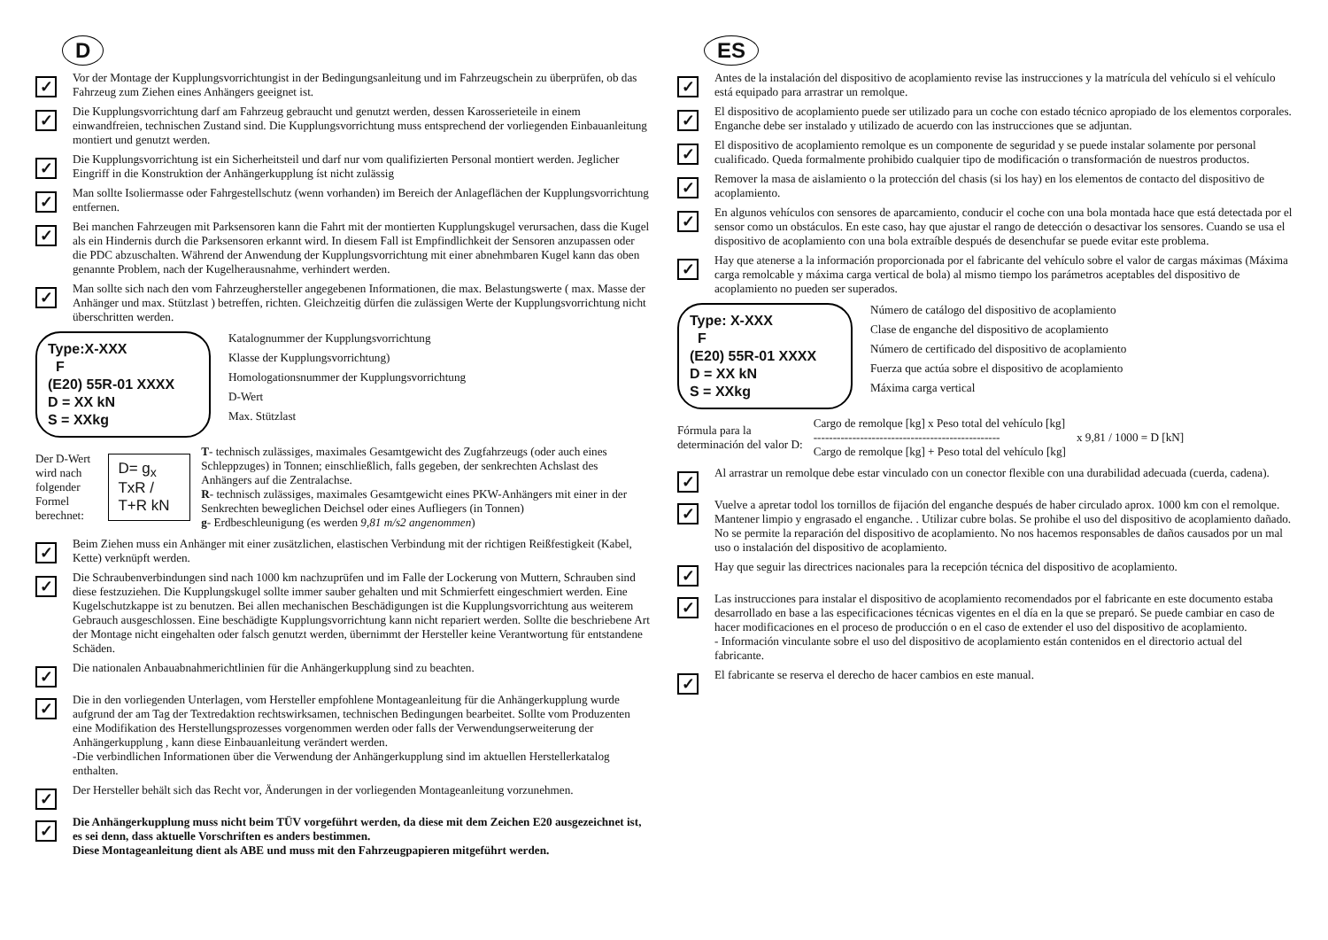D
✓
Vor der Montage der Kupplungsvorrichtungist in der Bedingungsanleitung und im Fahrzeugschein zu überprüfen, ob das Fahrzeug zum Ziehen eines Anhängers geeignet ist.
✓
Die Kupplungsvorrichtung darf am Fahrzeug gebraucht und genutzt werden, dessen Karosserieteile in einem einwandfreien, technischen Zustand sind. Die Kupplungsvorrichtung muss entsprechend der vorliegenden Einbauanleitung montiert und genutzt werden.
✓
Die Kupplungsvorrichtung ist ein Sicherheitsteil und darf nur vom qualifizierten Personal montiert werden. Jeglicher Eingriff in die Konstruktion der Anhängerkupplung íst nicht zulässig
✓
Man sollte Isoliermasse oder Fahrgestellschutz (wenn vorhanden) im Bereich der Anlageflächen der Kupplungsvorrichtung entfernen.
✓
Bei manchen Fahrzeugen mit Parksensoren kann die Fahrt mit der montierten Kupplungskugel verursachen, dass die Kugel als ein Hindernis durch die Parksensoren erkannt wird. In diesem Fall ist Empfindlichkeit der Sensoren anzupassen oder die PDC abzuschalten. Während der Anwendung der Kupplungsvorrichtung mit einer abnehmbaren Kugel kann das oben genannte Problem, nach der Kugelherausnahme, verhindert werden.
✓
Man sollte sich nach den vom Fahrzeughersteller angegebenen Informationen, die max. Belastungswerte ( max. Masse der Anhänger und max. Stützlast ) betreffen, richten. Gleichzeitig dürfen die zulässigen Werte der Kupplungsvorrichtung nicht überschritten werden.
Type:X-XXX
F
(E20) 55R-01 XXXX
D = XX kN
S = XXkg
Katalognummer der Kupplungsvorrichtung
Klasse der Kupplungsvorrichtung)
Homologationsnummer der Kupplungsvorrichtung
D-Wert
Max. Stützlast
Der D-Wert wird nach
folgender Formel berechnet:
D= g<sub>x</sub> TxR / T+R kN
T- technisch zulässiges, maximales Gesamtgewicht des Zugfahrzeugs (oder auch eines Schleppzuges) in Tonnen; einschließlich, falls gegeben, der senkrechten Achslast des Anhängers auf die Zentralachse.
R- technisch zulässiges, maximales Gesamtgewicht eines PKW-Anhängers mit einer in der Senkrechten beweglichen Deichsel oder eines Aufliegers (in Tonnen)
g- Erdbeschleunigung (es werden 9,81 m/s2 angenommen)
✓
Beim Ziehen muss ein Anhänger mit einer zusätzlichen, elastischen Verbindung mit der richtigen Reißfestigkeit (Kabel, Kette) verknüpft werden.
✓
Die Schraubenverbindungen sind nach 1000 km nachzuprüfen und im Falle der Lockerung von Muttern, Schrauben sind diese festzuziehen. Die Kupplungskugel sollte immer sauber gehalten und mit Schmierfett eingeschmiert werden. Eine Kugelschutzkappe ist zu benutzen. Bei allen mechanischen Beschädigungen ist die Kupplungsvorrichtung aus weiterem Gebrauch ausgeschlossen. Eine beschädigte Kupplungsvorrichtung kann nicht repariert werden. Sollte die beschriebene Art der Montage nicht eingehalten oder falsch genutzt werden, übernimmt der Hersteller keine Verantwortung für entstandene Schäden.
✓
Die nationalen Anbauabnahmerichtlinien für die Anhängerkupplung sind zu beachten.
✓
Die in den vorliegenden Unterlagen, vom Hersteller empfohlene Montageanleitung für die Anhängerkupplung wurde aufgrund der am Tag der Textredaktion rechtswirksamen, technischen Bedingungen bearbeitet. Sollte vom Produzenten eine Modifikation des Herstellungsprozesses vorgenommen werden oder falls der Verwendungserweiterung der Anhängerkupplung , kann diese Einbauanleitung verändert werden.
-Die verbindlichen Informationen über die Verwendung der Anhängerkupplung sind im aktuellen Herstellerkatalog enthalten.
✓
Der Hersteller behält sich das Recht vor, Änderungen in der vorliegenden Montageanleitung vorzunehmen.
✓
Die Anhängerkupplung muss nicht beim TÜV vorgeführt werden, da diese mit dem Zeichen E20 ausgezeichnet ist, es sei denn, dass aktuelle Vorschriften es anders bestimmen.
Diese Montageanleitung dient als ABE und muss mit den Fahrzeugpapieren mitgeführt werden.
ES
✓
Antes de la instalación del dispositivo de acoplamiento revise las instrucciones y la matrícula del vehículo si el vehículo está equipado para arrastrar un remolque.
✓
El dispositivo de acoplamiento puede ser utilizado para un coche con estado técnico apropiado de los elementos corporales. Enganche debe ser instalado y utilizado de acuerdo con las instrucciones que se adjuntan.
✓
El dispositivo de acoplamiento remolque es un componente de seguridad y se puede instalar solamente por personal cualificado. Queda formalmente prohibido cualquier tipo de modificación o transformación de nuestros productos.
✓
Remover la masa de aislamiento o la protección del chasis (si los hay) en los elementos de contacto del dispositivo de acoplamiento.
✓
En algunos vehículos con sensores de aparcamiento, conducir el coche con una bola montada hace que está detectada por el sensor como un obstáculos. En este caso, hay que ajustar el rango de detección o desactivar los sensores. Cuando se usa el dispositivo de acoplamiento con una bola extraíble después de desenchufar se puede evitar este problema.
✓
Hay que atenerse a la información proporcionada por el fabricante del vehículo sobre el valor de cargas máximas (Máxima carga remolcable y máxima carga vertical de bola) al mismo tiempo los parámetros aceptables del dispositivo de acoplamiento no pueden ser superados.
Type: X-XXX
F
(E20) 55R-01 XXXX
D = XX kN
S = XXkg
Número de catálogo del dispositivo de acoplamiento
Clase de enganche del dispositivo de acoplamiento
Número de certificado del dispositivo de acoplamiento
Fuerza que actúa sobre el dispositivo de acoplamiento
Máxima carga vertical
Fórmula para la
determinación del valor D:
Cargo de remolque [kg] x Peso total del vehículo [kg]
------------------------------------------------
Cargo de remolque [kg] + Peso total del vehículo [kg]
x 9,81 / 1000 = D [kN]
✓
Al arrastrar un remolque debe estar vinculado con un conector flexible con una durabilidad adecuada (cuerda, cadena).
✓
Vuelve a apretar todol los tornillos de fijación del enganche después de haber circulado aprox. 1000 km con el remolque. Mantener limpio y engrasado el enganche. . Utilizar cubre bolas. Se prohibe el uso del dispositivo de acoplamiento dañado. No se permite la reparación del dispositivo de acoplamiento. No nos hacemos responsables de daños causados por un mal uso o instalación del dispositivo de acoplamiento.
✓
Hay que seguir las directrices nacionales para la recepción técnica del dispositivo de acoplamiento.
✓
Las instrucciones para instalar el dispositivo de acoplamiento recomendados por el fabricante en este documento estaba desarrollado en base a las especificaciones técnicas vigentes en el día en la que se preparó. Se puede cambiar en caso de hacer modificaciones en el proceso de producción o en el caso de extender el uso del dispositivo de acoplamiento.
- Información vinculante sobre el uso del dispositivo de acoplamiento están contenidos en el directorio actual del fabricante.
✓
El fabricante se reserva el derecho de hacer cambios en este manual.